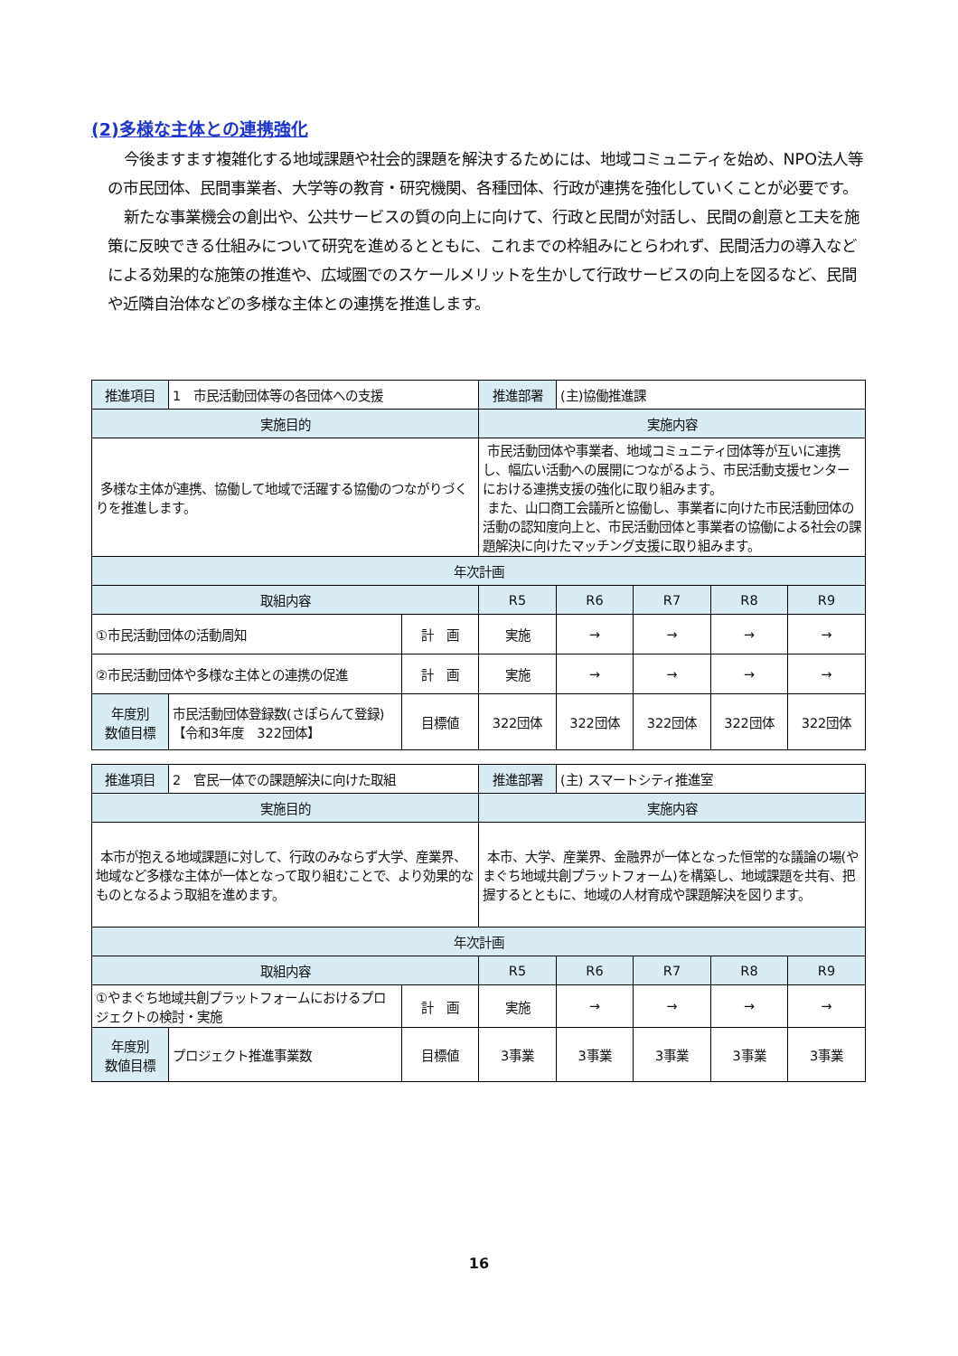(2)多様な主体との連携強化
今後ますます複雑化する地域課題や社会的課題を解決するためには、地域コミュニティを始め、NPO法人等の市民団体、民間事業者、大学等の教育・研究機関、各種団体、行政が連携を強化していくことが必要です。
新たな事業機会の創出や、公共サービスの質の向上に向けて、行政と民間が対話し、民間の創意と工夫を施策に反映できる仕組みについて研究を進めるとともに、これまでの枠組みにとらわれず、民間活力の導入などによる効果的な施策の推進や、広域圏でのスケールメリットを生かして行政サービスの向上を図るなど、民間や近隣自治体などの多様な主体との連携を推進します。
| 推進項目 | 1 市民活動団体等の各団体への支援 | | 推進部署 | (主)協働推進課 | | | |
| 実施目的 | | | 実施内容 | | | | |
| 多様な主体が連携、協働して地域で活躍する協働のつながりづくりを推進します。 | | | 市民活動団体や事業者、地域コミュニティ団体等が互いに連携し、幅広い活動への展開につながるよう、市民活動支援センターにおける連携支援の強化に取り組みます。 また、山口商工会議所と協働し、事業者に向けた市民活動団体の活動の認知度向上と、市民活動団体と事業者の協働による社会の課題解決に向けたマッチング支援に取り組みます。 | | | | |
| 年次計画 | | | | | | | |
| 取組内容 | | | R5 | R6 | R7 | R8 | R9 |
| ①市民活動団体の活動周知 | | 計 画 | 実施 | → | → | → | → |
| ②市民活動団体や多様な主体との連携の促進 | | 計 画 | 実施 | → | → | → | → |
| 年度別 数値目標 | 市民活動団体登録数(さぽらんて登録) 【令和3年度 322団体】 | 目標値 | 322団体 | 322団体 | 322団体 | 322団体 | 322団体 |
| 推進項目 | 2 官民一体での課題解決に向けた取組 | | 推進部署 | (主) スマートシティ推進室 | | | |
| 実施目的 | | | 実施内容 | | | | |
| 本市が抱える地域課題に対して、行政のみならず大学、産業界、地域など多様な主体が一体となって取り組むことで、より効果的なものとなるよう取組を進めます。 | | | 本市、大学、産業界、金融界が一体となった恒常的な議論の場(やまぐち地域共創プラットフォーム)を構築し、地域課題を共有、把握するとともに、地域の人材育成や課題解決を図ります。 | | | | |
| 年次計画 | | | | | | | |
| 取組内容 | | | R5 | R6 | R7 | R8 | R9 |
| ①やまぐち地域共創プラットフォームにおけるプロジェクトの検討・実施 | | 計 画 | 実施 | → | → | → | → |
| 年度別 数値目標 | プロジェクト推進事業数 | 目標値 | 3事業 | 3事業 | 3事業 | 3事業 | 3事業 |
16